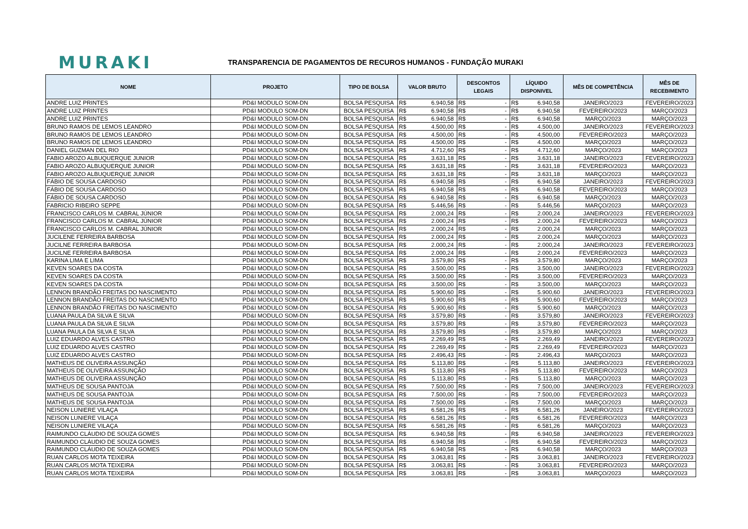MURAKI
TRANSPARENCIA DE PAGAMENTOS DE RECUROS HUMANOS - FUNDAÇÃO MURAKI
| NOME | PROJETO | TIPO DE BOLSA | VALOR BRUTO | DESCONTOS LEGAIS | LÍQUIDO DISPONIVEL | MÊS DE COMPETÊNCIA | MÊS DE RECEBIMENTO |
| --- | --- | --- | --- | --- | --- | --- | --- |
| ANDRE LUIZ PRINTES | PD&I MODULO SOM-DN | BOLSA PESQUISA | R$ 6.940,58 | R$ - | R$ 6.940,58 | JANEIRO/2023 | FEVEREIRO/2023 |
| ANDRE LUIZ PRINTES | PD&I MODULO SOM-DN | BOLSA PESQUISA | R$ 6.940,58 | R$ - | R$ 6.940,58 | FEVEREIRO/2023 | MARÇO/2023 |
| ANDRE LUIZ PRINTES | PD&I MODULO SOM-DN | BOLSA PESQUISA | R$ 6.940,58 | R$ - | R$ 6.940,58 | MARÇO/2023 | MARÇO/2023 |
| BRUNO RAMOS DE LEMOS LEANDRO | PD&I MODULO SOM-DN | BOLSA PESQUISA | R$ 4.500,00 | R$ - | R$ 4.500,00 | JANEIRO/2023 | FEVEREIRO/2023 |
| BRUNO RAMOS DE LEMOS LEANDRO | PD&I MODULO SOM-DN | BOLSA PESQUISA | R$ 4.500,00 | R$ - | R$ 4.500,00 | FEVEREIRO/2023 | MARÇO/2023 |
| BRUNO RAMOS DE LEMOS LEANDRO | PD&I MODULO SOM-DN | BOLSA PESQUISA | R$ 4.500,00 | R$ - | R$ 4.500,00 | MARÇO/2023 | MARÇO/2023 |
| DANIEL GUZMAN DEL RIO | PD&I MODULO SOM-DN | BOLSA PESQUISA | R$ 4.712,60 | R$ - | R$ 4.712,60 | MARÇO/2023 | MARÇO/2023 |
| FABIO AROZO ALBUQUERQUE JUNIOR | PD&I MODULO SOM-DN | BOLSA PESQUISA | R$ 3.631,18 | R$ - | R$ 3.631,18 | JANEIRO/2023 | FEVEREIRO/2023 |
| FABIO AROZO ALBUQUERQUE JUNIOR | PD&I MODULO SOM-DN | BOLSA PESQUISA | R$ 3.631,18 | R$ - | R$ 3.631,18 | FEVEREIRO/2023 | MARÇO/2023 |
| FABIO AROZO ALBUQUERQUE JUNIOR | PD&I MODULO SOM-DN | BOLSA PESQUISA | R$ 3.631,18 | R$ - | R$ 3.631,18 | MARÇO/2023 | MARÇO/2023 |
| FÁBIO DE SOUSA CARDOSO | PD&I MODULO SOM-DN | BOLSA PESQUISA | R$ 6.940,58 | R$ - | R$ 6.940,58 | JANEIRO/2023 | FEVEREIRO/2023 |
| FÁBIO DE SOUSA CARDOSO | PD&I MODULO SOM-DN | BOLSA PESQUISA | R$ 6.940,58 | R$ - | R$ 6.940,58 | FEVEREIRO/2023 | MARÇO/2023 |
| FÁBIO DE SOUSA CARDOSO | PD&I MODULO SOM-DN | BOLSA PESQUISA | R$ 6.940,58 | R$ - | R$ 6.940,58 | MARÇO/2023 | MARÇO/2023 |
| FABRICIO RIBEIRO SEPPE | PD&I MODULO SOM-DN | BOLSA PESQUISA | R$ 5.446,56 | R$ - | R$ 5.446,56 | MARÇO/2023 | MARÇO/2023 |
| FRANCISCO CARLOS M. CABRAL JÚNIOR | PD&I MODULO SOM-DN | BOLSA PESQUISA | R$ 2.000,24 | R$ - | R$ 2.000,24 | JANEIRO/2023 | FEVEREIRO/2023 |
| FRANCISCO CARLOS M. CABRAL JÚNIOR | PD&I MODULO SOM-DN | BOLSA PESQUISA | R$ 2.000,24 | R$ - | R$ 2.000,24 | FEVEREIRO/2023 | MARÇO/2023 |
| FRANCISCO CARLOS M. CABRAL JÚNIOR | PD&I MODULO SOM-DN | BOLSA PESQUISA | R$ 2.000,24 | R$ - | R$ 2.000,24 | MARÇO/2023 | MARÇO/2023 |
| JUCILENE FERREIRA BARBOSA | PD&I MODULO SOM-DN | BOLSA PESQUISA | R$ 2.000,24 | R$ - | R$ 2.000,24 | MARÇO/2023 | MARÇO/2023 |
| JUCILNE FERREIRA BARBOSA | PD&I MODULO SOM-DN | BOLSA PESQUISA | R$ 2.000,24 | R$ - | R$ 2.000,24 | JANEIRO/2023 | FEVEREIRO/2023 |
| JUCILNE FERREIRA BARBOSA | PD&I MODULO SOM-DN | BOLSA PESQUISA | R$ 2.000,24 | R$ - | R$ 2.000,24 | FEVEREIRO/2023 | MARÇO/2023 |
| KARINA LIMA E LIMA | PD&I MODULO SOM-DN | BOLSA PESQUISA | R$ 3.579,80 | R$ - | R$ 3.579,80 | MARÇO/2023 | MARÇO/2023 |
| KEVEN SOARES DA COSTA | PD&I MODULO SOM-DN | BOLSA PESQUISA | R$ 3.500,00 | R$ - | R$ 3.500,00 | JANEIRO/2023 | FEVEREIRO/2023 |
| KEVEN SOARES DA COSTA | PD&I MODULO SOM-DN | BOLSA PESQUISA | R$ 3.500,00 | R$ - | R$ 3.500,00 | FEVEREIRO/2023 | MARÇO/2023 |
| KEVEN SOARES DA COSTA | PD&I MODULO SOM-DN | BOLSA PESQUISA | R$ 3.500,00 | R$ - | R$ 3.500,00 | MARÇO/2023 | MARÇO/2023 |
| LENNON BRANDÃO FREITAS DO NASCIMENTO | PD&I MODULO SOM-DN | BOLSA PESQUISA | R$ 5.900,60 | R$ - | R$ 5.900,60 | JANEIRO/2023 | FEVEREIRO/2023 |
| LENNON BRANDÃO FREITAS DO NASCIMENTO | PD&I MODULO SOM-DN | BOLSA PESQUISA | R$ 5.900,60 | R$ - | R$ 5.900,60 | FEVEREIRO/2023 | MARÇO/2023 |
| LENNON BRANDÃO FREITAS DO NASCIMENTO | PD&I MODULO SOM-DN | BOLSA PESQUISA | R$ 5.900,60 | R$ - | R$ 5.900,60 | MARÇO/2023 | MARÇO/2023 |
| LUANA PAULA DA SILVA E SILVA | PD&I MODULO SOM-DN | BOLSA PESQUISA | R$ 3.579,80 | R$ - | R$ 3.579,80 | JANEIRO/2023 | FEVEREIRO/2023 |
| LUANA PAULA DA SILVA E SILVA | PD&I MODULO SOM-DN | BOLSA PESQUISA | R$ 3.579,80 | R$ - | R$ 3.579,80 | FEVEREIRO/2023 | MARÇO/2023 |
| LUANA PAULA DA SILVA E SILVA | PD&I MODULO SOM-DN | BOLSA PESQUISA | R$ 3.579,80 | R$ - | R$ 3.579,80 | MARÇO/2023 | MARÇO/2023 |
| LUIZ EDUARDO ALVES CASTRO | PD&I MODULO SOM-DN | BOLSA PESQUISA | R$ 2.269,49 | R$ - | R$ 2.269,49 | JANEIRO/2023 | FEVEREIRO/2023 |
| LUIZ EDUARDO ALVES CASTRO | PD&I MODULO SOM-DN | BOLSA PESQUISA | R$ 2.269,49 | R$ - | R$ 2.269,49 | FEVEREIRO/2023 | MARÇO/2023 |
| LUIZ EDUARDO ALVES CASTRO | PD&I MODULO SOM-DN | BOLSA PESQUISA | R$ 2.496,43 | R$ - | R$ 2.496,43 | MARÇO/2023 | MARÇO/2023 |
| MATHEUS DE OLIVEIRA ASSUNÇÃO | PD&I MODULO SOM-DN | BOLSA PESQUISA | R$ 5.113,80 | R$ - | R$ 5.113,80 | JANEIRO/2023 | FEVEREIRO/2023 |
| MATHEUS DE OLIVEIRA ASSUNÇÃO | PD&I MODULO SOM-DN | BOLSA PESQUISA | R$ 5.113,80 | R$ - | R$ 5.113,80 | FEVEREIRO/2023 | MARÇO/2023 |
| MATHEUS DE OLIVEIRA ASSUNÇÃO | PD&I MODULO SOM-DN | BOLSA PESQUISA | R$ 5.113,80 | R$ - | R$ 5.113,80 | MARÇO/2023 | MARÇO/2023 |
| MATHEUS DE SOUSA PANTOJA | PD&I MODULO SOM-DN | BOLSA PESQUISA | R$ 7.500,00 | R$ - | R$ 7.500,00 | JANEIRO/2023 | FEVEREIRO/2023 |
| MATHEUS DE SOUSA PANTOJA | PD&I MODULO SOM-DN | BOLSA PESQUISA | R$ 7.500,00 | R$ - | R$ 7.500,00 | FEVEREIRO/2023 | MARÇO/2023 |
| MATHEUS DE SOUSA PANTOJA | PD&I MODULO SOM-DN | BOLSA PESQUISA | R$ 7.500,00 | R$ - | R$ 7.500,00 | MARÇO/2023 | MARÇO/2023 |
| NEISON LUNIERE VILAÇA | PD&I MODULO SOM-DN | BOLSA PESQUISA | R$ 6.581,26 | R$ - | R$ 6.581,26 | JANEIRO/2023 | FEVEREIRO/2023 |
| NEISON LUNIERE VILAÇA | PD&I MODULO SOM-DN | BOLSA PESQUISA | R$ 6.581,26 | R$ - | R$ 6.581,26 | FEVEREIRO/2023 | MARÇO/2023 |
| NEISON LUNIERE VILAÇA | PD&I MODULO SOM-DN | BOLSA PESQUISA | R$ 6.581,26 | R$ - | R$ 6.581,26 | MARÇO/2023 | MARÇO/2023 |
| RAIMUNDO CLÁUDIO DE SOUZA GOMES | PD&I MODULO SOM-DN | BOLSA PESQUISA | R$ 6.940,58 | R$ - | R$ 6.940,58 | JANEIRO/2023 | FEVEREIRO/2023 |
| RAIMUNDO CLÁUDIO DE SOUZA GOMES | PD&I MODULO SOM-DN | BOLSA PESQUISA | R$ 6.940,58 | R$ - | R$ 6.940,58 | FEVEREIRO/2023 | MARÇO/2023 |
| RAIMUNDO CLÁUDIO DE SOUZA GOMES | PD&I MODULO SOM-DN | BOLSA PESQUISA | R$ 6.940,58 | R$ - | R$ 6.940,58 | MARÇO/2023 | MARÇO/2023 |
| RUAN CARLOS MOTA TEIXEIRA | PD&I MODULO SOM-DN | BOLSA PESQUISA | R$ 3.063,81 | R$ - | R$ 3.063,81 | JANEIRO/2023 | FEVEREIRO/2023 |
| RUAN CARLOS MOTA TEIXEIRA | PD&I MODULO SOM-DN | BOLSA PESQUISA | R$ 3.063,81 | R$ - | R$ 3.063,81 | FEVEREIRO/2023 | MARÇO/2023 |
| RUAN CARLOS MOTA TEIXEIRA | PD&I MODULO SOM-DN | BOLSA PESQUISA | R$ 3.063,81 | R$ - | R$ 3.063,81 | MARÇO/2023 | MARÇO/2023 |